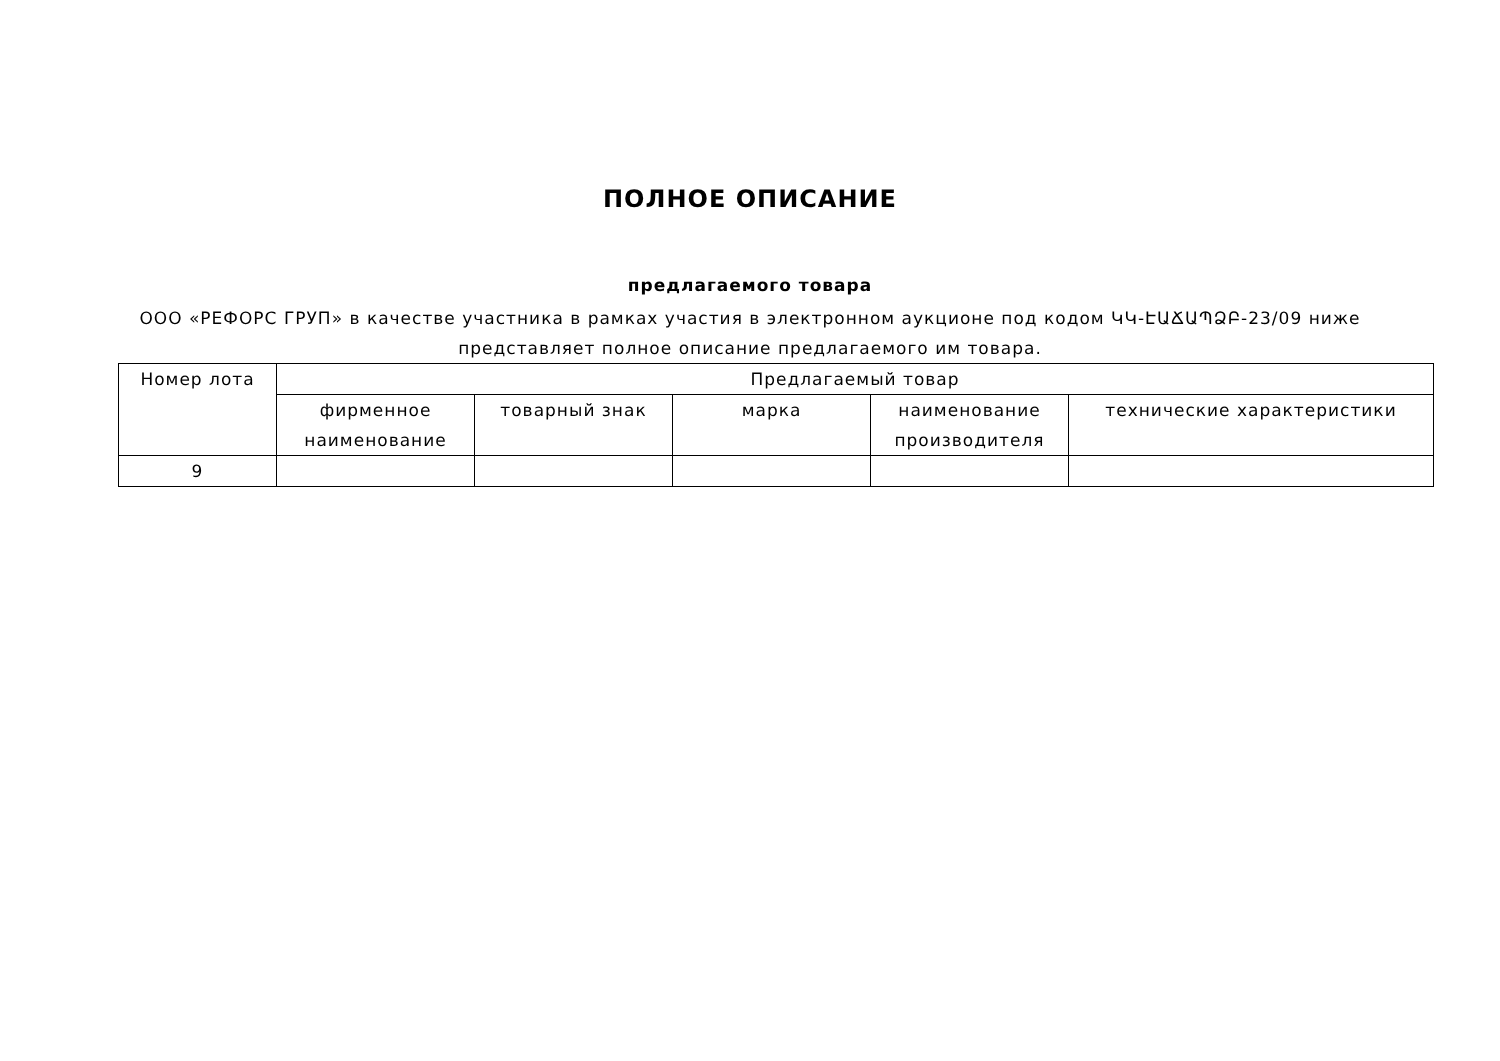ПОЛНОЕ ОПИСАНИЕ
предлагаемого товара
ООО «РЕФОРС ГРУП» в качестве участника в рамках участия в электронном аукционе под кодом ԿԿ-ԷԱՃԱՊՁԲ-23/09 ниже представляет полное описание предлагаемого им товара.
| Номер лота | Предлагаемый товар | | | | |
| --- | --- | --- | --- | --- | --- |
| | фирменное наименование | товарный знак | марка | наименование производителя | технические характеристики |
| 9 | | | | | |